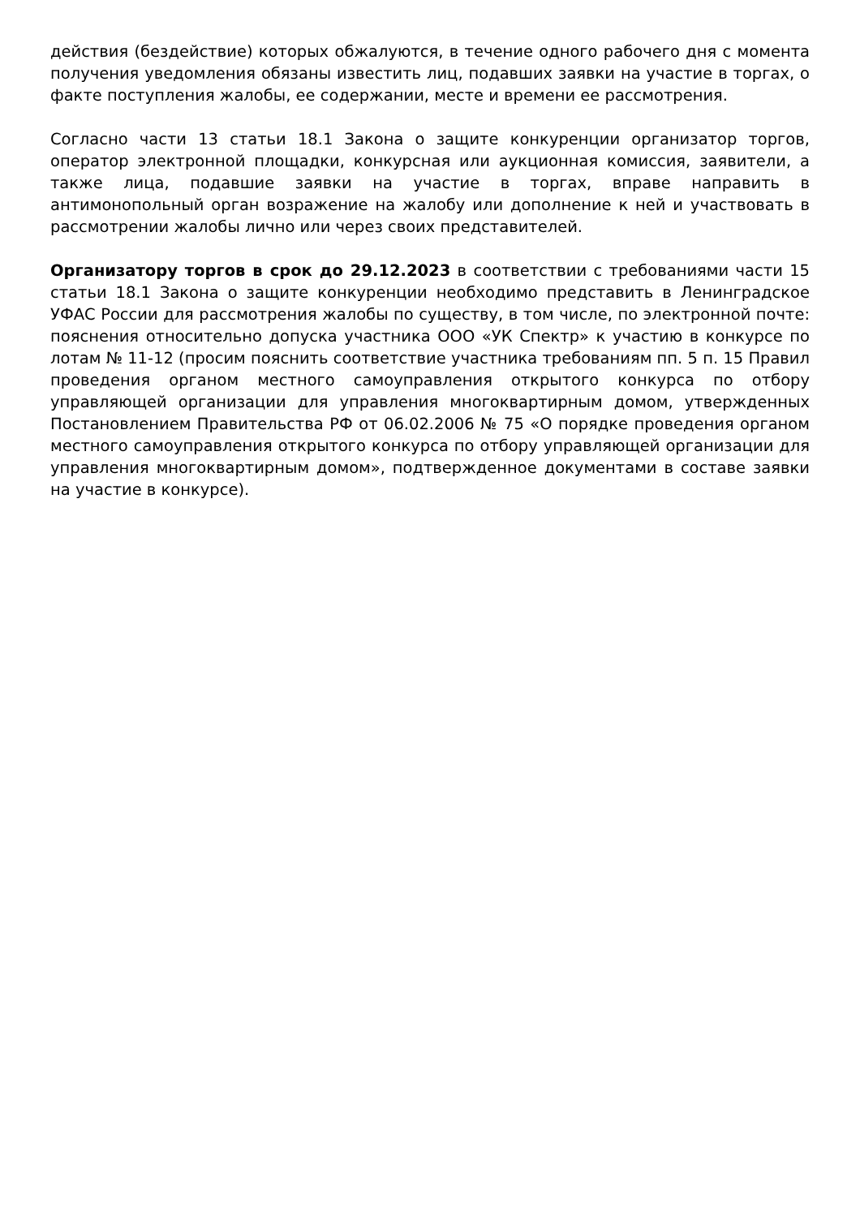действия (бездействие) которых обжалуются, в течение одного рабочего дня с момента получения уведомления обязаны известить лиц, подавших заявки на участие в торгах, о факте поступления жалобы, ее содержании, месте и времени ее рассмотрения.
Согласно части 13 статьи 18.1 Закона о защите конкуренции организатор торгов, оператор электронной площадки, конкурсная или аукционная комиссия, заявители, а также лица, подавшие заявки на участие в торгах, вправе направить в антимонопольный орган возражение на жалобу или дополнение к ней и участвовать в рассмотрении жалобы лично или через своих представителей.
Организатору торгов в срок до 29.12.2023 в соответствии с требованиями части 15 статьи 18.1 Закона о защите конкуренции необходимо представить в Ленинградское УФАС России для рассмотрения жалобы по существу, в том числе, по электронной почте: пояснения относительно допуска участника ООО «УК Спектр» к участию в конкурсе по лотам № 11-12 (просим пояснить соответствие участника требованиям пп. 5 п. 15 Правил проведения органом местного самоуправления открытого конкурса по отбору управляющей организации для управления многоквартирным домом, утвержденных Постановлением Правительства РФ от 06.02.2006 № 75 «О порядке проведения органом местного самоуправления открытого конкурса по отбору управляющей организации для управления многоквартирным домом», подтвержденное документами в составе заявки на участие в конкурсе).